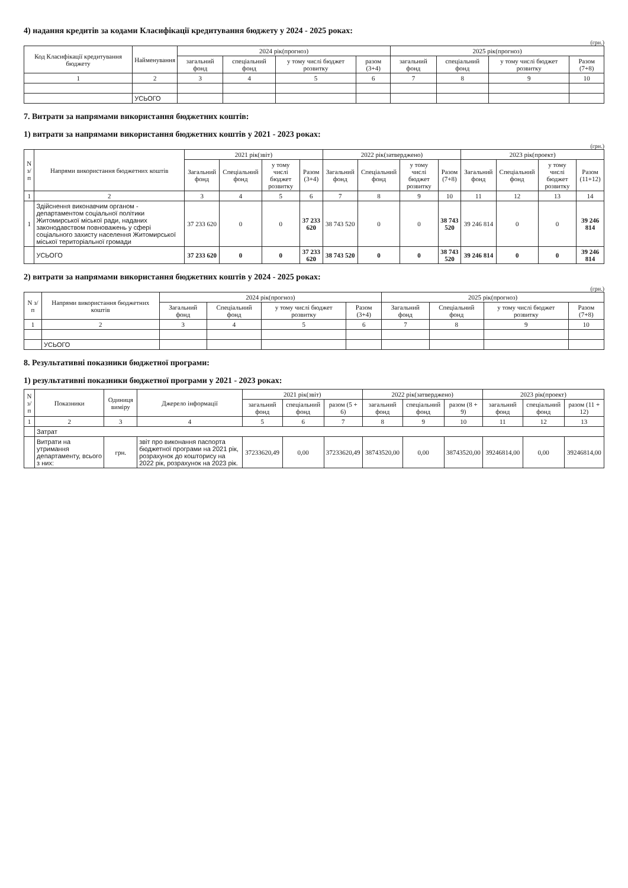4) надання кредитів за кодами Класифікації кредитування бюджету у 2024 - 2025 роках:
(грн.)
| Код Класифікації кредитування бюджету | Найменування | 2024 рік(прогноз) | | | | 2025 рік(прогноз) | | | |
| --- | --- | --- | --- | --- | --- | --- | --- | --- | --- |
| | | загальний фонд | спеціальний фонд | у тому числі бюджет розвитку | разом (3+4) | загальний фонд | спеціальний фонд | у тому числі бюджет розвитку | Разом (7+8) |
| 1 | 2 | 3 | 4 | 5 | 6 | 7 | 8 | 9 | 10 |
| | УСЬОГО | | | | | | | | |
7. Витрати за напрямами використання бюджетних коштів:
1) витрати за напрямами використання бюджетних коштів у 2021 - 2023 роках:
(грн.)
| N з/п | Напрями використання бюджетних коштів | 2021 рік(звіт) | | | | 2022 рік(затверджено) | | | | 2023 рік(проект) | | | |
| --- | --- | --- | --- | --- | --- | --- | --- | --- | --- | --- | --- | --- | --- |
| | | Загальний фонд | Спеціальний фонд | у тому числі бюджет розвитку | Разом (3+4) | Загальний фонд | Спеціальний фонд | у тому числі бюджет розвитку | Разом (7+8) | Загальний фонд | Спеціальний фонд | у тому числі бюджет розвитку | Разом (11+12) |
| 1 | 2 | 3 | 4 | 5 | 6 | 7 | 8 | 9 | 10 | 11 | 12 | 13 | 14 |
| 1 | Здійснення виконавчим органом - департаментом соціальної політики Житомирської міської ради, наданих законодавством повноважень у сфері соціального захисту населення Житомирської міської територіальної громади | 37 233 620 | 0 | 0 | 37 233 620 | 38 743 520 | 0 | 0 | 38 743 520 | 39 246 814 | 0 | 0 | 39 246 814 |
| | УСЬОГО | 37 233 620 | 0 | 0 | 37 233 620 | 38 743 520 | 0 | 0 | 38 743 520 | 39 246 814 | 0 | 0 | 39 246 814 |
2) витрати за напрямами використання бюджетних коштів у 2024 - 2025 роках:
(грн.)
| N з/п | Напрями використання бюджетних коштів | 2024 рік(прогноз) | | | | 2025 рік(прогноз) | | | |
| --- | --- | --- | --- | --- | --- | --- | --- | --- | --- |
| | | Загальний фонд | Спеціальний фонд | у тому числі бюджет розвитку | Разом (3+4) | Загальний фонд | Спеціальний фонд | у тому числі бюджет розвитку | Разом (7+8) |
| 1 | 2 | 3 | 4 | 5 | 6 | 7 | 8 | 9 | 10 |
| | УСЬОГО | | | | | | | | |
8. Результативні показники бюджетної програми:
1) результативні показники бюджетної програми у 2021 - 2023 роках:
| N з/п | Показники | Одиниця виміру | Джерело інформації | 2021 рік(звіт) | | | 2022 рік(затверджено) | | | 2023 рік(проект) | | |
| --- | --- | --- | --- | --- | --- | --- | --- | --- | --- | --- | --- | --- |
| | | | | загальний фонд | спеціальний фонд | разом (5 + 6) | загальний фонд | спеціальний фонд | разом (8 + 9) | загальний фонд | спеціальний фонд | разом (11 + 12) |
| 1 | 2 | 3 | 4 | 5 | 6 | 7 | 8 | 9 | 10 | 11 | 12 | 13 |
| | Затрат | | | | | | | | | | | |
| | Витрати на утримання департаменту, всього з них: | грн. | звіт про виконання паспорта бюджетної програми на 2021 рік, розрахунок до кошторису на 2022 рік, розрахунок на 2023 рік. | 37233620,49 | 0,00 | 37233620,49 | 38743520,00 | 0,00 | 38743520,00 | 39246814,00 | 0,00 | 39246814,00 |